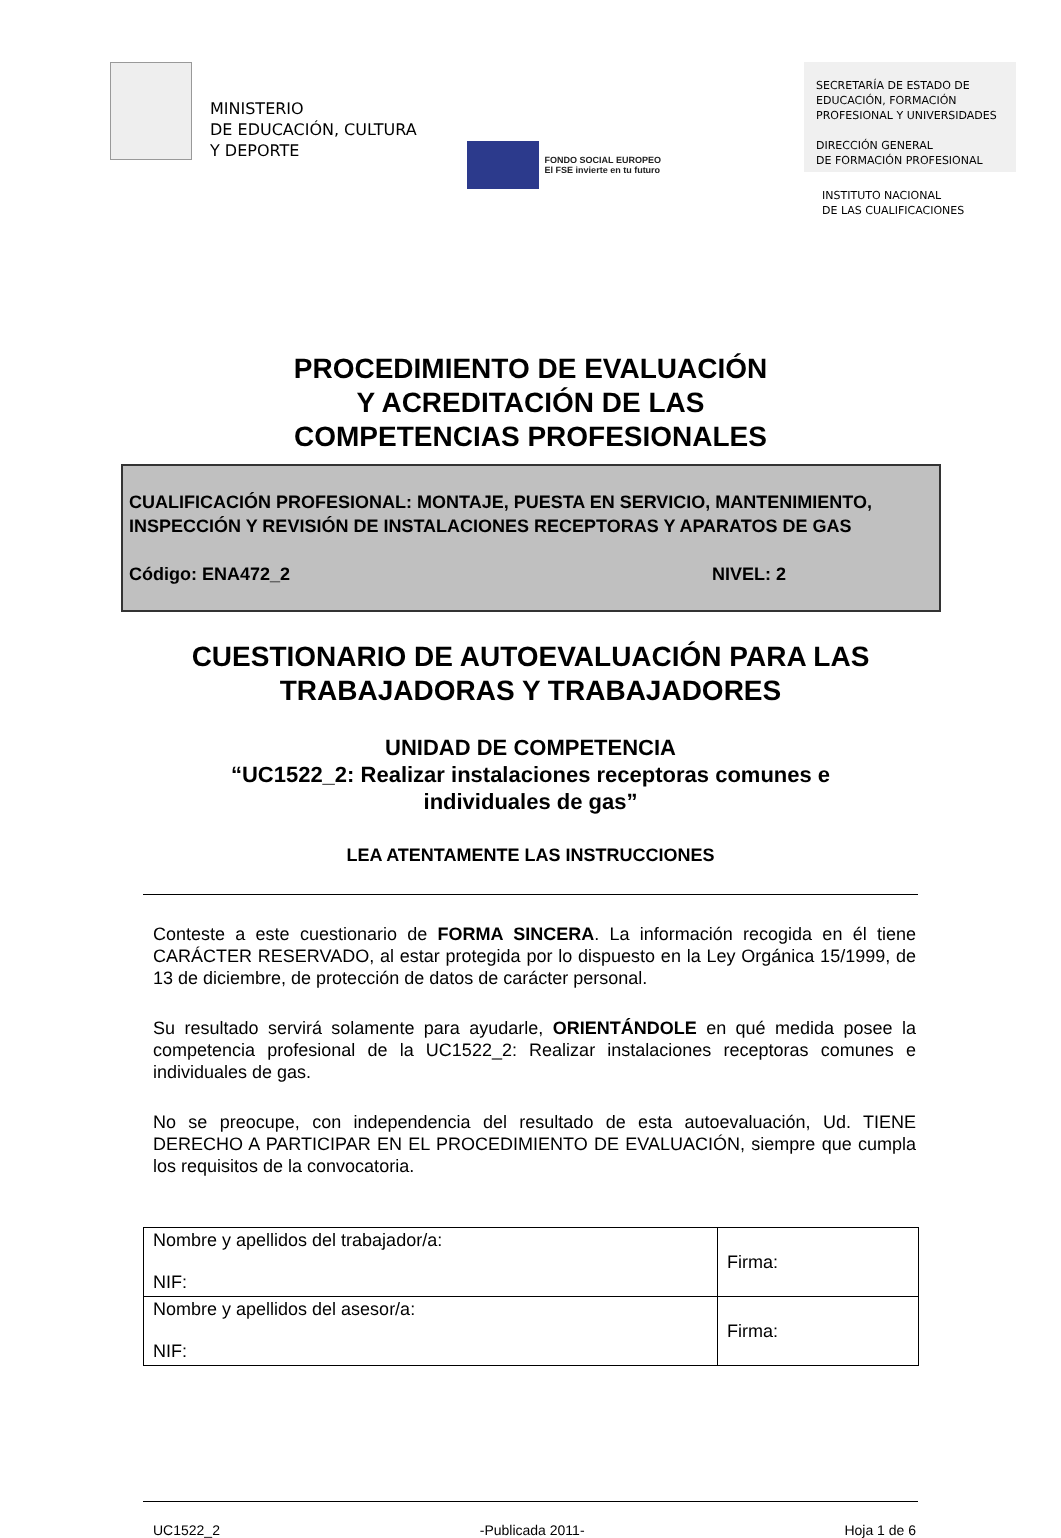MINISTERIO
DE EDUCACIÓN, CULTURA
Y DEPORTE
FONDO SOCIAL EUROPEO
El FSE invierte en tu futuro
SECRETARÍA DE ESTADO DE
EDUCACIÓN, FORMACIÓN
PROFESIONAL Y UNIVERSIDADES
DIRECCIÓN GENERAL
DE FORMACIÓN PROFESIONAL
INSTITUTO NACIONAL
DE LAS CUALIFICACIONES
PROCEDIMIENTO DE EVALUACIÓN
Y ACREDITACIÓN DE LAS
COMPETENCIAS PROFESIONALES
CUALIFICACIÓN PROFESIONAL: MONTAJE, PUESTA EN SERVICIO, MANTENIMIENTO, INSPECCIÓN Y REVISIÓN DE INSTALACIONES RECEPTORAS Y APARATOS DE GAS
Código: ENA472_2 NIVEL: 2
CUESTIONARIO DE AUTOEVALUACIÓN PARA LAS
TRABAJADORAS Y TRABAJADORES
UNIDAD DE COMPETENCIA
“UC1522_2: Realizar instalaciones receptoras comunes e
individuales de gas”
LEA ATENTAMENTE LAS INSTRUCCIONES
Conteste a este cuestionario de FORMA SINCERA. La información recogida en él tiene CARÁCTER RESERVADO, al estar protegida por lo dispuesto en la Ley Orgánica 15/1999, de 13 de diciembre, de protección de datos de carácter personal.
Su resultado servirá solamente para ayudarle, ORIENTÁNDOLE en qué medida posee la competencia profesional de la UC1522_2: Realizar instalaciones receptoras comunes e individuales de gas.
No se preocupe, con independencia del resultado de esta autoevaluación, Ud. TIENE DERECHO A PARTICIPAR EN EL PROCEDIMIENTO DE EVALUACIÓN, siempre que cumpla los requisitos de la convocatoria.
| Nombre y apellidos del trabajador/a: NIF: | Firma: |
| Nombre y apellidos del asesor/a: NIF: | Firma: |
UC1522_2 -Publicada 2011- Hoja 1 de 6